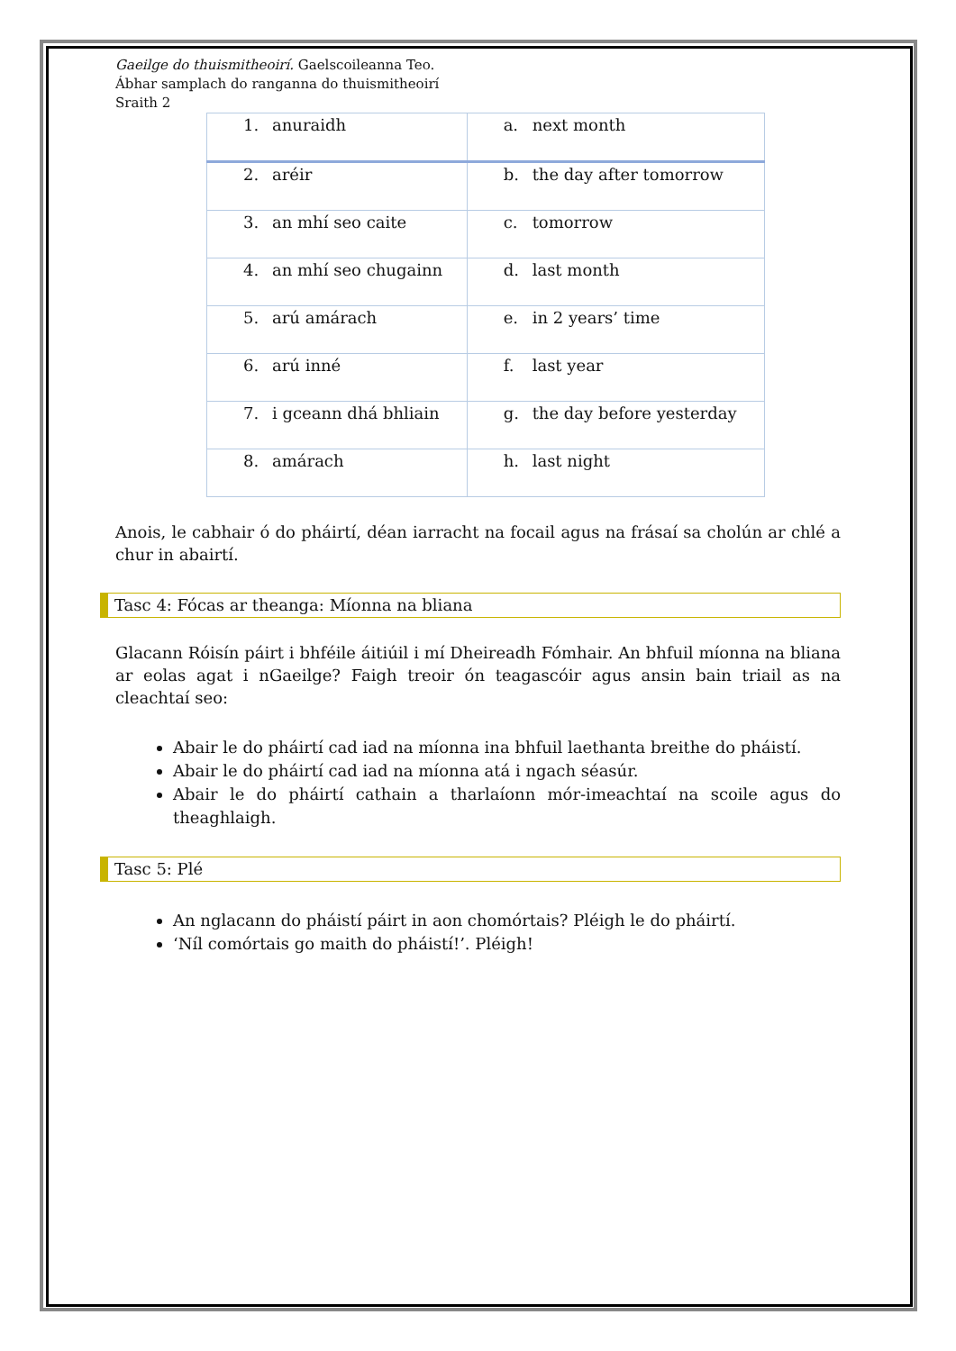Gaeilge do thuismitheoirí. Gaelscoileanna Teo.
Ábhar samplach do ranganna do thuismitheoirí
Sraith 2
| 1. anuraidh | a. next month |
| 2. aréir | b. the day after tomorrow |
| 3. an mhí seo caite | c. tomorrow |
| 4. an mhí seo chugainn | d. last month |
| 5. arú amárach | e. in 2 years’ time |
| 6. arú inné | f. last year |
| 7. i gceann dhá bhliain | g. the day before yesterday |
| 8. amárach | h. last night |
Anois, le cabhair ó do pháirtí, déan iarracht na focail agus na frásaí sa cholún ar chlé a chur in abairtí.
Tasc 4: Fócas ar theanga: Míonna na bliana
Glacann Róisín páirt i bhféile áitiúil i mí Dheireadh Fómhair. An bhfuil míonna na bliana ar eolas agat i nGaeilge? Faigh treoir ón teagascóir agus ansin bain triail as na cleachtaí seo:
Abair le do pháirtí cad iad na míonna ina bhfuil laethanta breithe do pháistí.
Abair le do pháirtí cad iad na míonna atá i ngach séasúr.
Abair le do pháirtí cathain a tharlaíonn mór-imeachtaí na scoile agus do theaghlaigh.
Tasc 5: Plé
An nglacann do pháistí páirt in aon chomórtais? Pléigh le do pháirtí.
‘Níl comórtais go maith do pháistí!’. Pléigh!